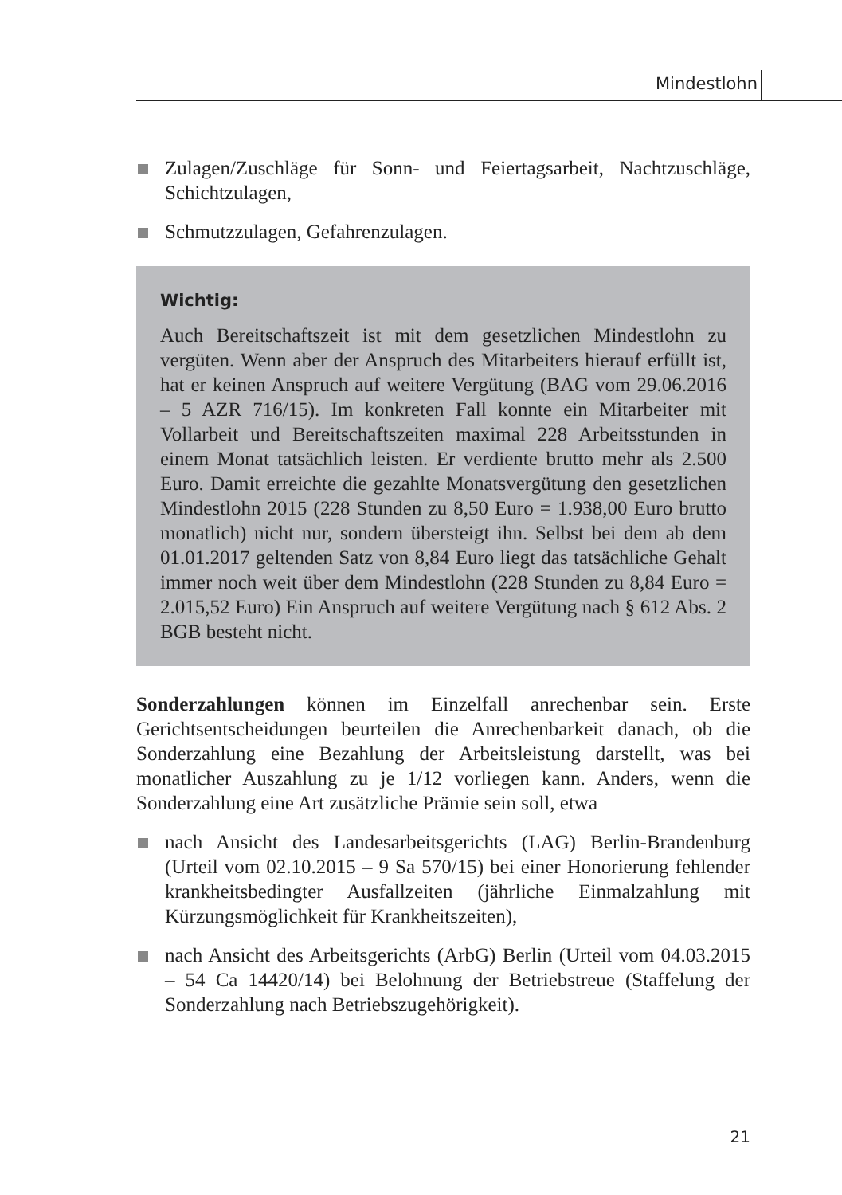Mindestlohn
Zulagen/Zuschläge für Sonn- und Feiertagsarbeit, Nachtzuschläge, Schichtzulagen,
Schmutzzulagen, Gefahrenzulagen.
Wichtig:
Auch Bereitschaftszeit ist mit dem gesetzlichen Mindestlohn zu vergüten. Wenn aber der Anspruch des Mitarbeiters hierauf erfüllt ist, hat er keinen Anspruch auf weitere Vergütung (BAG vom 29.06.2016 – 5 AZR 716/15). Im konkreten Fall konnte ein Mitarbeiter mit Vollarbeit und Bereitschaftszeiten maximal 228 Arbeitsstunden in einem Monat tatsächlich leisten. Er verdiente brutto mehr als 2.500 Euro. Damit erreichte die gezahlte Monatsvergütung den gesetzlichen Mindestlohn 2015 (228 Stunden zu 8,50 Euro = 1.938,00 Euro brutto monatlich) nicht nur, sondern übersteigt ihn. Selbst bei dem ab dem 01.01.2017 geltenden Satz von 8,84 Euro liegt das tatsächliche Gehalt immer noch weit über dem Mindestlohn (228 Stunden zu 8,84 Euro = 2.015,52 Euro) Ein Anspruch auf weitere Vergütung nach § 612 Abs. 2 BGB besteht nicht.
Sonderzahlungen können im Einzelfall anrechenbar sein. Erste Gerichtsentscheidungen beurteilen die Anrechenbarkeit danach, ob die Sonderzahlung eine Bezahlung der Arbeitsleistung darstellt, was bei monatlicher Auszahlung zu je 1/12 vorliegen kann. Anders, wenn die Sonderzahlung eine Art zusätzliche Prämie sein soll, etwa
nach Ansicht des Landesarbeitsgerichts (LAG) Berlin-Brandenburg (Urteil vom 02.10.2015 – 9 Sa 570/15) bei einer Honorierung fehlender krankheitsbedingter Ausfallzeiten (jährliche Einmalzahlung mit Kürzungsmöglichkeit für Krankheitszeiten),
nach Ansicht des Arbeitsgerichts (ArbG) Berlin (Urteil vom 04.03.2015 – 54 Ca 14420/14) bei Belohnung der Betriebstreue (Staffelung der Sonderzahlung nach Betriebszugehörigkeit).
21